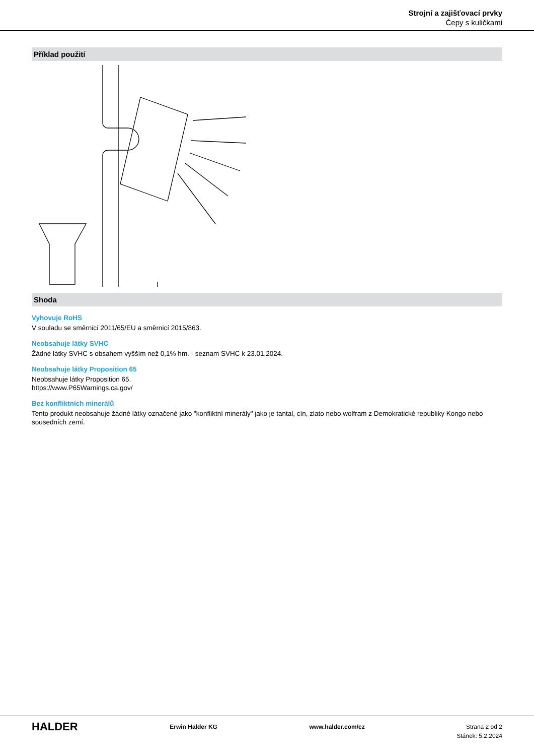Strojní a zajišťovací prvky
Čepy s kuličkami
Příklad použití
Shoda
Vyhovuje RoHS
V souladu se směrnicí 2011/65/EU a směrnicí 2015/863.
Neobsahuje látky SVHC
Žádné látky SVHC s obsahem vyšším než 0,1% hm. - seznam SVHC k 23.01.2024.
Neobsahuje látky Proposition 65
Neobsahuje látky Proposition 65.
https://www.P65Warnings.ca.gov/
Bez konfliktních minerálů
Tento produkt neobsahuje žádné látky označené jako "konfliktní minerály" jako je tantal, cín, zlato nebo wolfram z Demokratické republiky Kongo nebo sousedních zemí.
HALDER
Erwin Halder KG www.halder.com/cz Strana 2 od 2
Stánek: 5.2.2024